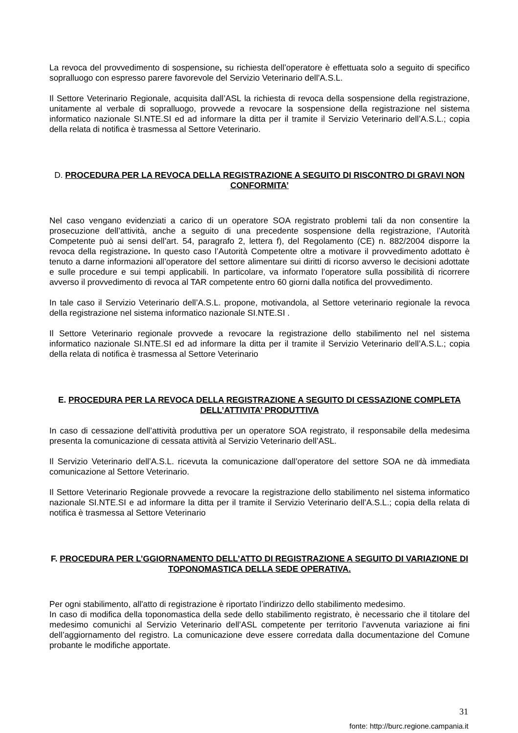La revoca del provvedimento di sospensione, su richiesta dell’operatore è effettuata solo a seguito di specifico sopralluogo con espresso parere favorevole del Servizio Veterinario dell’A.S.L.
Il Settore Veterinario Regionale, acquisita dall’ASL la richiesta di revoca della sospensione della registrazione, unitamente al verbale di sopralluogo, provvede a revocare la sospensione della registrazione nel sistema informatico nazionale SI.NTE.SI ed ad informare la ditta per il tramite il Servizio Veterinario dell’A.S.L.; copia della relata di notifica è trasmessa al Settore Veterinario.
D. PROCEDURA PER LA REVOCA DELLA REGISTRAZIONE A SEGUITO DI RISCONTRO DI GRAVI NON CONFORMITA’
Nel caso vengano evidenziati a carico di un operatore SOA registrato problemi tali da non consentire la prosecuzione dell’attività, anche a seguito di una precedente sospensione della registrazione, l’Autorità Competente può ai sensi dell’art. 54, paragrafo 2, lettera f), del Regolamento (CE) n. 882/2004 disporre la revoca della registrazione. In questo caso l’Autorità Competente oltre a motivare il provvedimento adottato è tenuto a darne informazioni all’operatore del settore alimentare sui diritti di ricorso avverso le decisioni adottate e sulle procedure e sui tempi applicabili. In particolare, va informato l’operatore sulla possibilità di ricorrere avverso il provvedimento di revoca al TAR competente entro 60 giorni dalla notifica del provvedimento.
In tale caso il Servizio Veterinario dell’A.S.L. propone, motivandola, al Settore veterinario regionale la revoca della registrazione nel sistema informatico nazionale SI.NTE.SI .
Il Settore Veterinario regionale provvede a revocare la registrazione dello stabilimento nel nel sistema informatico nazionale SI.NTE.SI ed ad informare la ditta per il tramite il Servizio Veterinario dell’A.S.L.; copia della relata di notifica è trasmessa al Settore Veterinario
E. PROCEDURA PER LA REVOCA DELLA REGISTRAZIONE A SEGUITO DI CESSAZIONE COMPLETA DELL’ATTIVITA’ PRODUTTIVA
In caso di cessazione dell’attività produttiva per un operatore SOA registrato, il responsabile della medesima presenta la comunicazione di cessata attività al Servizio Veterinario dell’ASL.
Il Servizio Veterinario dell’A.S.L. ricevuta la comunicazione dall’operatore del settore SOA ne dà immediata comunicazione al Settore Veterinario.
Il Settore Veterinario Regionale provvede a revocare la registrazione dello stabilimento nel sistema informatico nazionale SI.NTE.SI e ad informare la ditta per il tramite il Servizio Veterinario dell’A.S.L.; copia della relata di notifica è trasmessa al Settore Veterinario
F. PROCEDURA PER L’GGIORNAMENTO DELL’ATTO DI REGISTRAZIONE A SEGUITO DI VARIAZIONE DI TOPONOMASTICA DELLA SEDE OPERATIVA.
Per ogni stabilimento, all'atto di registrazione è riportato l’indirizzo dello stabilimento medesimo.
In caso di modifica della toponomastica della sede dello stabilimento registrato, è necessario che il titolare del medesimo comunichi al Servizio Veterinario dell’ASL competente per territorio l’avvenuta variazione ai fini dell’aggiornamento del registro. La comunicazione deve essere corredata dalla documentazione del Comune probante le modifiche apportate.
31
fonte: http://burc.regione.campania.it